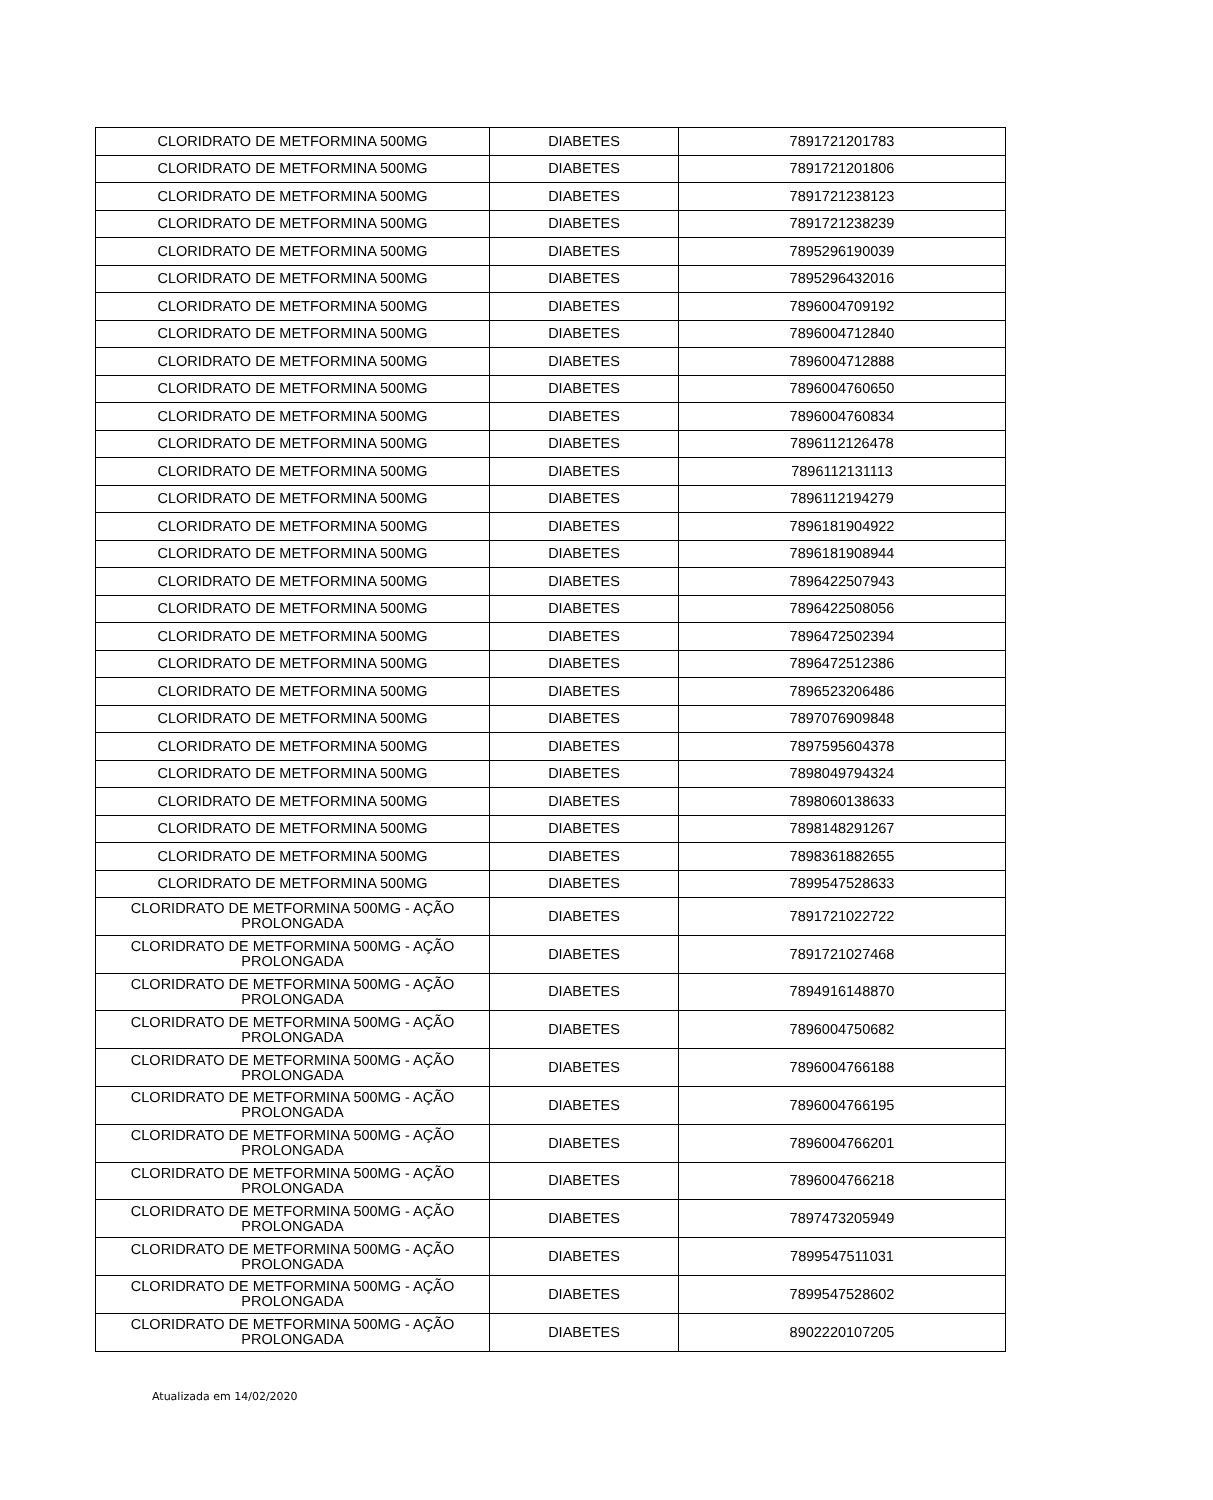| CLORIDRATO DE METFORMINA 500MG | DIABETES | 7891721201783 |
| CLORIDRATO DE METFORMINA 500MG | DIABETES | 7891721201806 |
| CLORIDRATO DE METFORMINA 500MG | DIABETES | 7891721238123 |
| CLORIDRATO DE METFORMINA 500MG | DIABETES | 7891721238239 |
| CLORIDRATO DE METFORMINA 500MG | DIABETES | 7895296190039 |
| CLORIDRATO DE METFORMINA 500MG | DIABETES | 7895296432016 |
| CLORIDRATO DE METFORMINA 500MG | DIABETES | 7896004709192 |
| CLORIDRATO DE METFORMINA 500MG | DIABETES | 7896004712840 |
| CLORIDRATO DE METFORMINA 500MG | DIABETES | 7896004712888 |
| CLORIDRATO DE METFORMINA 500MG | DIABETES | 7896004760650 |
| CLORIDRATO DE METFORMINA 500MG | DIABETES | 7896004760834 |
| CLORIDRATO DE METFORMINA 500MG | DIABETES | 7896112126478 |
| CLORIDRATO DE METFORMINA 500MG | DIABETES | 7896112131113 |
| CLORIDRATO DE METFORMINA 500MG | DIABETES | 7896112194279 |
| CLORIDRATO DE METFORMINA 500MG | DIABETES | 7896181904922 |
| CLORIDRATO DE METFORMINA 500MG | DIABETES | 7896181908944 |
| CLORIDRATO DE METFORMINA 500MG | DIABETES | 7896422507943 |
| CLORIDRATO DE METFORMINA 500MG | DIABETES | 7896422508056 |
| CLORIDRATO DE METFORMINA 500MG | DIABETES | 7896472502394 |
| CLORIDRATO DE METFORMINA 500MG | DIABETES | 7896472512386 |
| CLORIDRATO DE METFORMINA 500MG | DIABETES | 7896523206486 |
| CLORIDRATO DE METFORMINA 500MG | DIABETES | 7897076909848 |
| CLORIDRATO DE METFORMINA 500MG | DIABETES | 7897595604378 |
| CLORIDRATO DE METFORMINA 500MG | DIABETES | 7898049794324 |
| CLORIDRATO DE METFORMINA 500MG | DIABETES | 7898060138633 |
| CLORIDRATO DE METFORMINA 500MG | DIABETES | 7898148291267 |
| CLORIDRATO DE METFORMINA 500MG | DIABETES | 7898361882655 |
| CLORIDRATO DE METFORMINA 500MG | DIABETES | 7899547528633 |
| CLORIDRATO DE METFORMINA 500MG - AÇÃO PROLONGADA | DIABETES | 7891721022722 |
| CLORIDRATO DE METFORMINA 500MG - AÇÃO PROLONGADA | DIABETES | 7891721027468 |
| CLORIDRATO DE METFORMINA 500MG - AÇÃO PROLONGADA | DIABETES | 7894916148870 |
| CLORIDRATO DE METFORMINA 500MG - AÇÃO PROLONGADA | DIABETES | 7896004750682 |
| CLORIDRATO DE METFORMINA 500MG - AÇÃO PROLONGADA | DIABETES | 7896004766188 |
| CLORIDRATO DE METFORMINA 500MG - AÇÃO PROLONGADA | DIABETES | 7896004766195 |
| CLORIDRATO DE METFORMINA 500MG - AÇÃO PROLONGADA | DIABETES | 7896004766201 |
| CLORIDRATO DE METFORMINA 500MG - AÇÃO PROLONGADA | DIABETES | 7896004766218 |
| CLORIDRATO DE METFORMINA 500MG - AÇÃO PROLONGADA | DIABETES | 7897473205949 |
| CLORIDRATO DE METFORMINA 500MG - AÇÃO PROLONGADA | DIABETES | 7899547511031 |
| CLORIDRATO DE METFORMINA 500MG - AÇÃO PROLONGADA | DIABETES | 7899547528602 |
| CLORIDRATO DE METFORMINA 500MG - AÇÃO PROLONGADA | DIABETES | 8902220107205 |
Atualizada em 14/02/2020